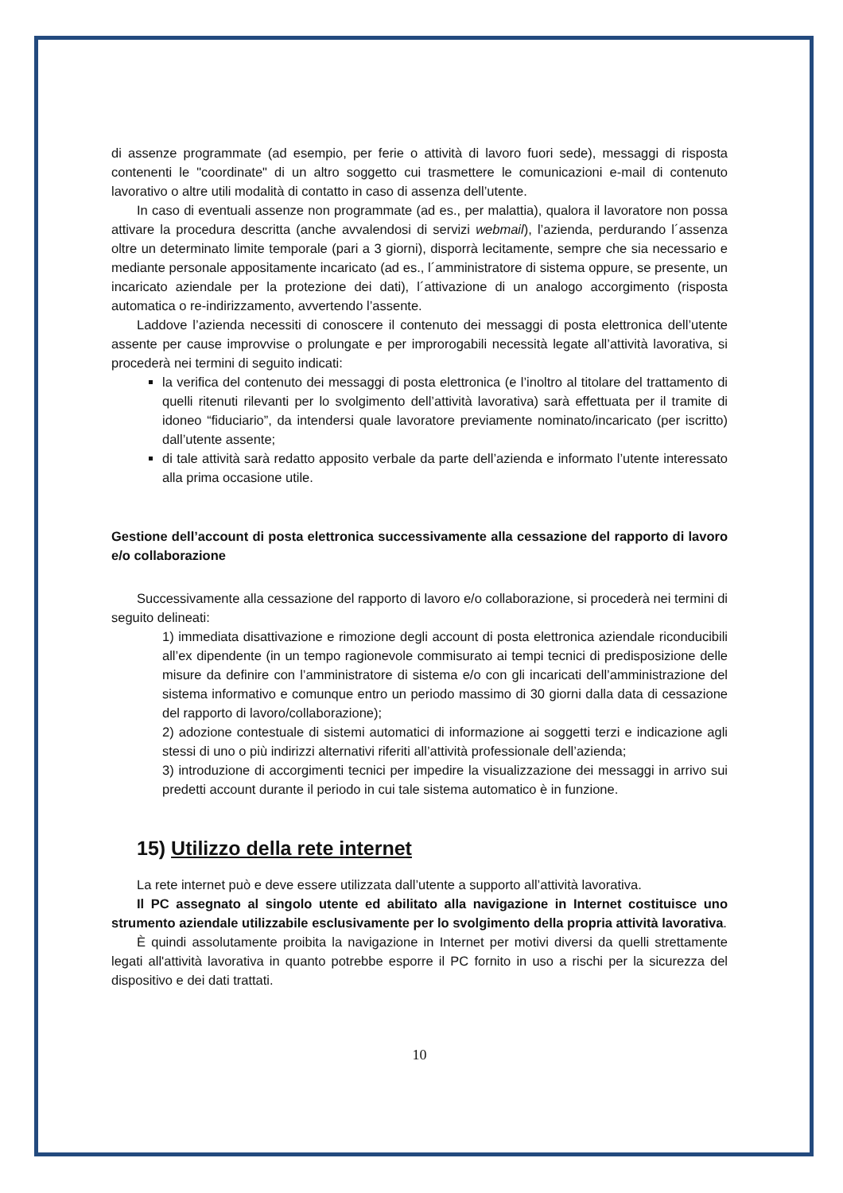di assenze programmate (ad esempio, per ferie o attività di lavoro fuori sede), messaggi di risposta contenenti le "coordinate" di un altro soggetto cui trasmettere le comunicazioni e-mail di contenuto lavorativo o altre utili modalità di contatto in caso di assenza dell’utente.
In caso di eventuali assenze non programmate (ad es., per malattia), qualora il lavoratore non possa attivare la procedura descritta (anche avvalendosi di servizi webmail), l’azienda, perdurando l´assenza oltre un determinato limite temporale (pari a 3 giorni), disporrà lecitamente, sempre che sia necessario e mediante personale appositamente incaricato (ad es., l´amministratore di sistema oppure, se presente, un incaricato aziendale per la protezione dei dati), l´attivazione di un analogo accorgimento (risposta automatica o re-indirizzamento, avvertendo l’assente.
Laddove l’azienda necessiti di conoscere il contenuto dei messaggi di posta elettronica dell’utente assente per cause improvvise o prolungate e per improrogabili necessità legate all’attività lavorativa, si procederà nei termini di seguito indicati:
la verifica del contenuto dei messaggi di posta elettronica (e l’inoltro al titolare del trattamento di quelli ritenuti rilevanti per lo svolgimento dell’attività lavorativa) sarà effettuata per il tramite di idoneo “fiduciario”, da intendersi quale lavoratore previamente nominato/incaricato (per iscritto) dall’utente assente;
di tale attività sarà redatto apposito verbale da parte dell’azienda e informato l’utente interessato alla prima occasione utile.
Gestione dell’account di posta elettronica successivamente alla cessazione del rapporto di lavoro e/o collaborazione
Successivamente alla cessazione del rapporto di lavoro e/o collaborazione, si procederà nei termini di seguito delineati:
1) immediata disattivazione e rimozione degli account di posta elettronica aziendale riconducibili all’ex dipendente (in un tempo ragionevole commisurato ai tempi tecnici di predisposizione delle misure da definire con l’amministratore di sistema e/o con gli incaricati dell’amministrazione del sistema informativo e comunque entro un periodo massimo di 30 giorni dalla data di cessazione del rapporto di lavoro/collaborazione);
2) adozione contestuale di sistemi automatici di informazione ai soggetti terzi e indicazione agli stessi di uno o più indirizzi alternativi riferiti all’attività professionale dell’azienda;
3) introduzione di accorgimenti tecnici per impedire la visualizzazione dei messaggi in arrivo sui predetti account durante il periodo in cui tale sistema automatico è in funzione.
15) Utilizzo della rete internet
La rete internet può e deve essere utilizzata dall’utente a supporto all’attività lavorativa.
Il PC assegnato al singolo utente ed abilitato alla navigazione in Internet costituisce uno strumento aziendale utilizzabile esclusivamente per lo svolgimento della propria attività lavorativa.
È quindi assolutamente proibita la navigazione in Internet per motivi diversi da quelli strettamente legati all'attività lavorativa in quanto potrebbe esporre il PC fornito in uso a rischi per la sicurezza del dispositivo e dei dati trattati.
10